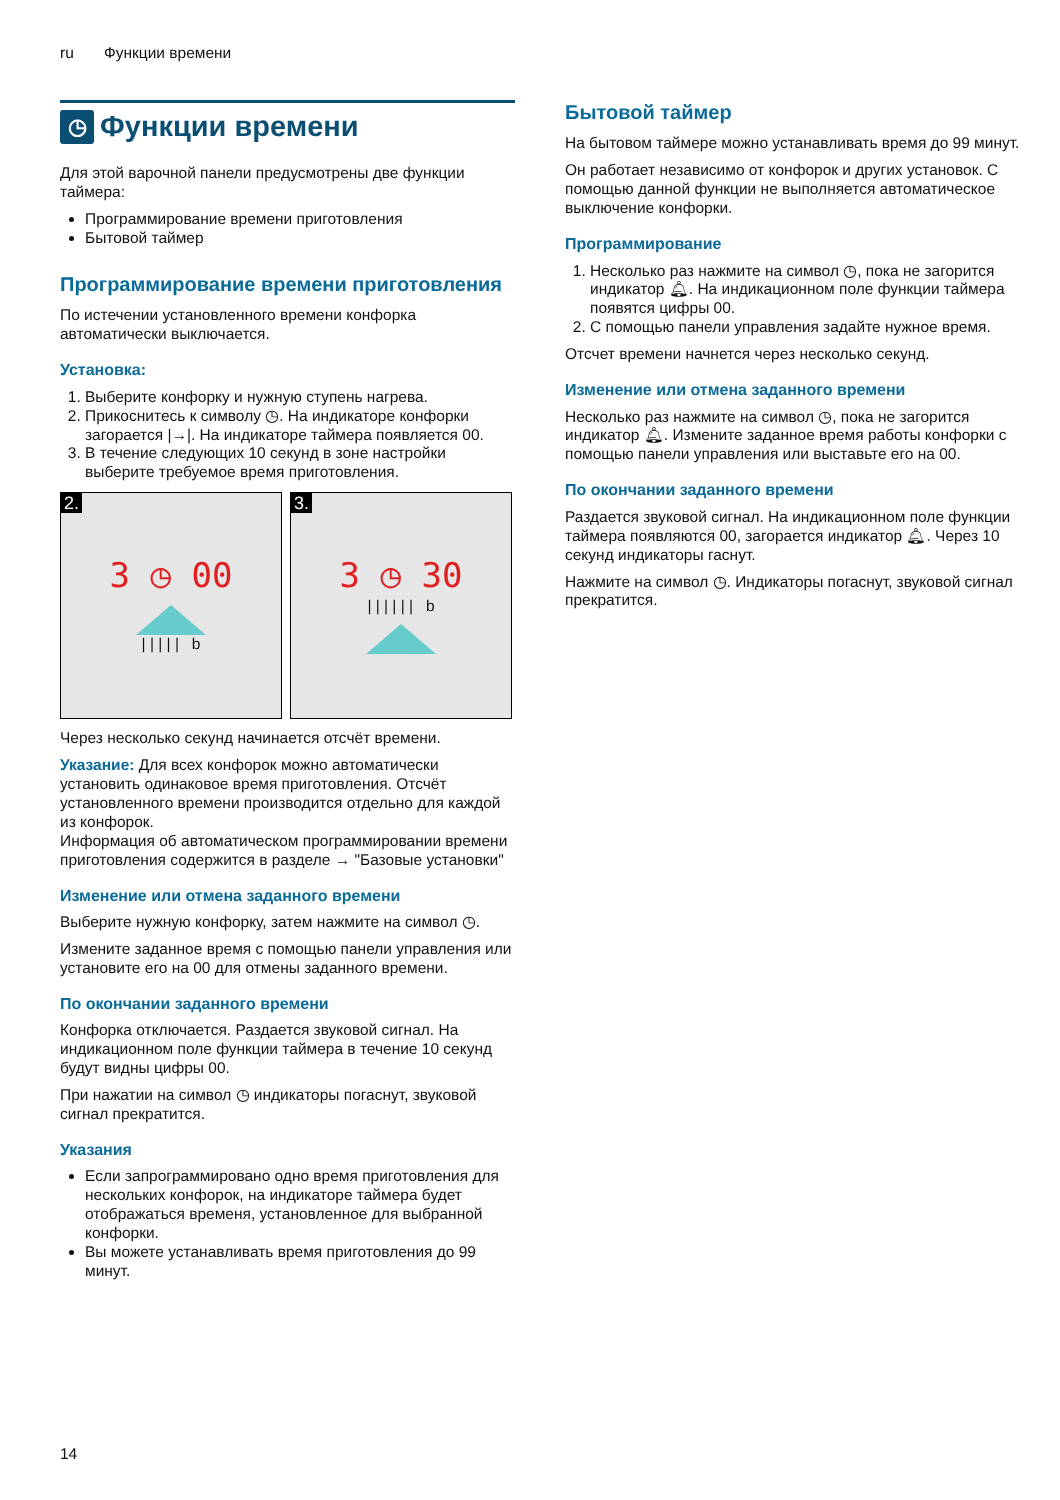ru Функции времени
◷ Функции времени
Для этой варочной панели предусмотрены две функции таймера:
Программирование времени приготовления
Бытовой таймер
Программирование времени приготовления
По истечении установленного времени конфорка автоматически выключается.
Установка:
1. Выберите конфорку и нужную ступень нагрева.
2. Прикоснитесь к символу ◷. На индикаторе конфорки загорается |→|. На индикаторе таймера появляется 00.
3. В течение следующих 10 секунд в зоне настройки выберите требуемое время приготовления.
2.
3 ◷ 00
| | | | | b
3.
3 ◷ 30
| | | | | | b
Через несколько секунд начинается отсчёт времени.
Указание: Для всех конфорок можно автоматически установить одинаковое время приготовления. Отсчёт установленного времени производится отдельно для каждой из конфорок.
Информация об автоматическом программировании времени приготовления содержится в разделе → "Базовые установки"
Изменение или отмена заданного времени
Выберите нужную конфорку, затем нажмите на символ ◷.
Измените заданное время с помощью панели управления или установите его на 00 для отмены заданного времени.
По окончании заданного времени
Конфорка отключается. Раздается звуковой сигнал. На индикационном поле функции таймера в течение 10 секунд будут видны цифры 00.
При нажатии на символ ◷ индикаторы погаснут, звуковой сигнал прекратится.
Указания
Если запрограммировано одно время приготовления для нескольких конфорок, на индикаторе таймера будет отображаться временя, установленное для выбранной конфорки.
Вы можете устанавливать время приготовления до 99 минут.
Бытовой таймер
На бытовом таймере можно устанавливать время до 99 минут.
Он работает независимо от конфорок и других установок. С помощью данной функции не выполняется автоматическое выключение конфорки.
Программирование
1. Несколько раз нажмите на символ ◷, пока не загорится индикатор 🔔︎. На индикационном поле функции таймера появятся цифры 00.
2. С помощью панели управления задайте нужное время.
Отсчет времени начнется через несколько секунд.
Изменение или отмена заданного времени
Несколько раз нажмите на символ ◷, пока не загорится индикатор 🔔︎. Измените заданное время работы конфорки с помощью панели управления или выставьте его на 00.
По окончании заданного времени
Раздается звуковой сигнал. На индикационном поле функции таймера появляются 00, загорается индикатор 🔔︎. Через 10 секунд индикаторы гаснут.
Нажмите на символ ◷. Индикаторы погаснут, звуковой сигнал прекратится.
14